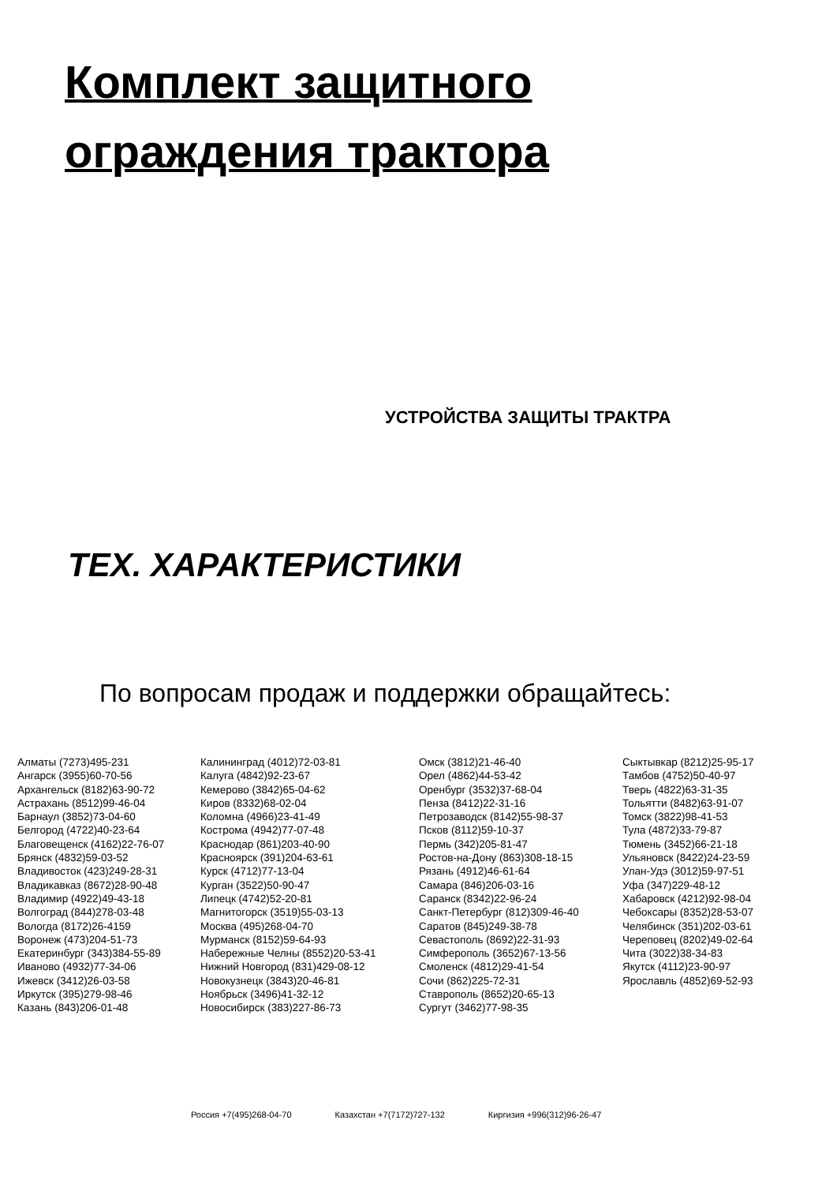Комплект защитного
ограждения трактора
УСТРОЙСТВА ЗАЩИТЫ ТРАКТРА
ТЕХ. ХАРАКТЕРИСТИКИ
По вопросам продаж и поддержки обращайтесь:
Алматы (7273)495-231
Ангарск (3955)60-70-56
Архангельск (8182)63-90-72
Астрахань (8512)99-46-04
Барнаул (3852)73-04-60
Белгород (4722)40-23-64
Благовещенск (4162)22-76-07
Брянск (4832)59-03-52
Владивосток (423)249-28-31
Владикавказ (8672)28-90-48
Владимир (4922)49-43-18
Волгоград (844)278-03-48
Вологда (8172)26-4159
Воронеж (473)204-51-73
Екатеринбург (343)384-55-89
Иваново (4932)77-34-06
Ижевск (3412)26-03-58
Иркутск (395)279-98-46
Казань (843)206-01-48
Калининград (4012)72-03-81
Калуга (4842)92-23-67
Кемерово (3842)65-04-62
Киров (8332)68-02-04
Коломна (4966)23-41-49
Кострома (4942)77-07-48
Краснодар (861)203-40-90
Красноярск (391)204-63-61
Курск (4712)77-13-04
Курган (3522)50-90-47
Липецк (4742)52-20-81
Магнитогорск (3519)55-03-13
Москва (495)268-04-70
Мурманск (8152)59-64-93
Набережные Челны (8552)20-53-41
Нижний Новгород (831)429-08-12
Новокузнецк (3843)20-46-81
Ноябрьск (3496)41-32-12
Новосибирск (383)227-86-73
Омск (3812)21-46-40
Орел (4862)44-53-42
Оренбург (3532)37-68-04
Пенза (8412)22-31-16
Петрозаводск (8142)55-98-37
Псков (8112)59-10-37
Пермь (342)205-81-47
Ростов-на-Дону (863)308-18-15
Рязань (4912)46-61-64
Самара (846)206-03-16
Саранск (8342)22-96-24
Санкт-Петербург (812)309-46-40
Саратов (845)249-38-78
Севастополь (8692)22-31-93
Симферополь (3652)67-13-56
Смоленск (4812)29-41-54
Сочи (862)225-72-31
Ставрополь (8652)20-65-13
Сургут (3462)77-98-35
Сыктывкар (8212)25-95-17
Тамбов (4752)50-40-97
Тверь (4822)63-31-35
Тольятти (8482)63-91-07
Томск (3822)98-41-53
Тула (4872)33-79-87
Тюмень (3452)66-21-18
Ульяновск (8422)24-23-59
Улан-Удэ (3012)59-97-51
Уфа (347)229-48-12
Хабаровск (4212)92-98-04
Чебоксары (8352)28-53-07
Челябинск (351)202-03-61
Череповец (8202)49-02-64
Чита (3022)38-34-83
Якутск (4112)23-90-97
Ярославль (4852)69-52-93
Россия +7(495)268-04-70 Казахстан +7(7172)727-132 Киргизия +996(312)96-26-47